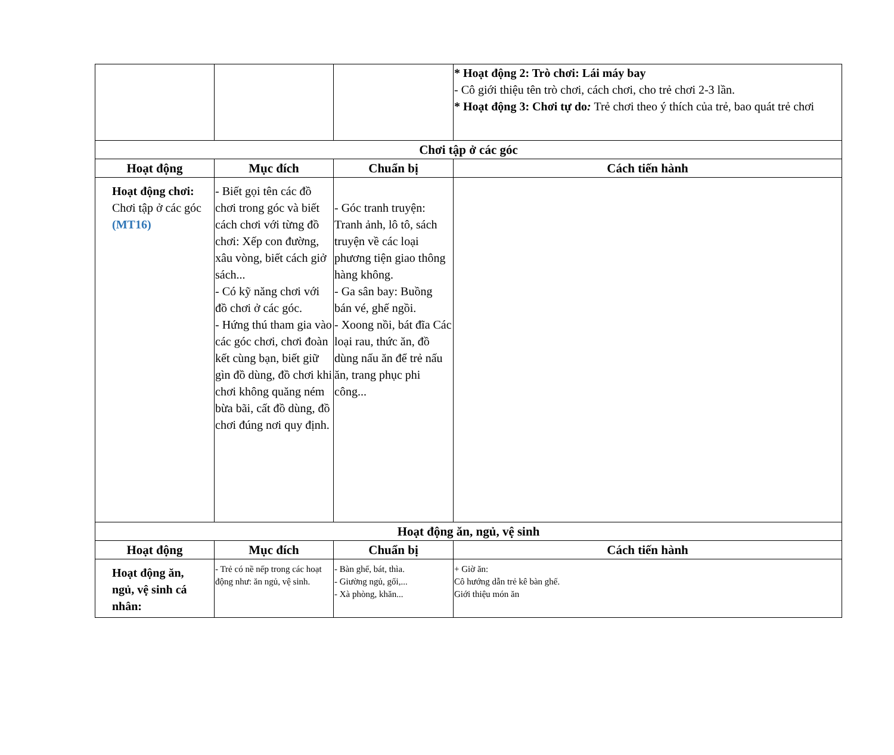| | | | * Hoạt động 2: Trò chơi: Lái máy bay - Cô giới thiệu tên trò chơi, cách chơi, cho trẻ chơi 2-3 lần. * Hoạt động 3: Chơi tự do : Trẻ chơi theo ý thích của trẻ, bao quát trẻ chơi |
| Chơi tập ở các góc | | | |
| Hoạt động | Mục đích | Chuẩn bị | Cách tiến hành |
| Hoạt động chơi: Chơi tập ở các góc (MT16) | - Biết gọi tên các đồ chơi trong góc và biết cách chơi với từng đồ chơi: Xếp con đường, xâu vòng, biết cách giở sách... - Có kỹ năng chơi với đồ chơi ở các góc. - Hứng thú tham gia vào các góc chơi, chơi đoàn kết cùng bạn, biết giữ gìn đồ dùng, đồ chơi khi chơi không quăng ném bừa bãi, cất đồ dùng, đồ chơi đúng nơi quy định. | - Góc tranh truyện: Tranh ảnh, lô tô, sách truyện về các loại phương tiện giao thông hàng không. - Ga sân bay: Buồng bán vé, ghế ngồi. - Xoong nồi, bát đĩa Các loại rau, thức ăn, đồ dùng nấu ăn để trẻ nấu ăn, trang phục phi công... | |
| Hoạt động ăn, ngủ, vệ sinh | | | |
| Hoạt động | Mục đích | Chuẩn bị | Cách tiến hành |
| Hoạt động ăn, ngủ, vệ sinh cá nhân: | - Trẻ có nề nếp trong các hoạt động như: ăn ngủ, vệ sinh. | - Bàn ghế, bát, thìa. - Giường ngủ, gối,... - Xà phòng, khăn... | + Giờ ăn: Cô hướng dẫn trẻ kê bàn ghế. Giới thiệu món ăn |